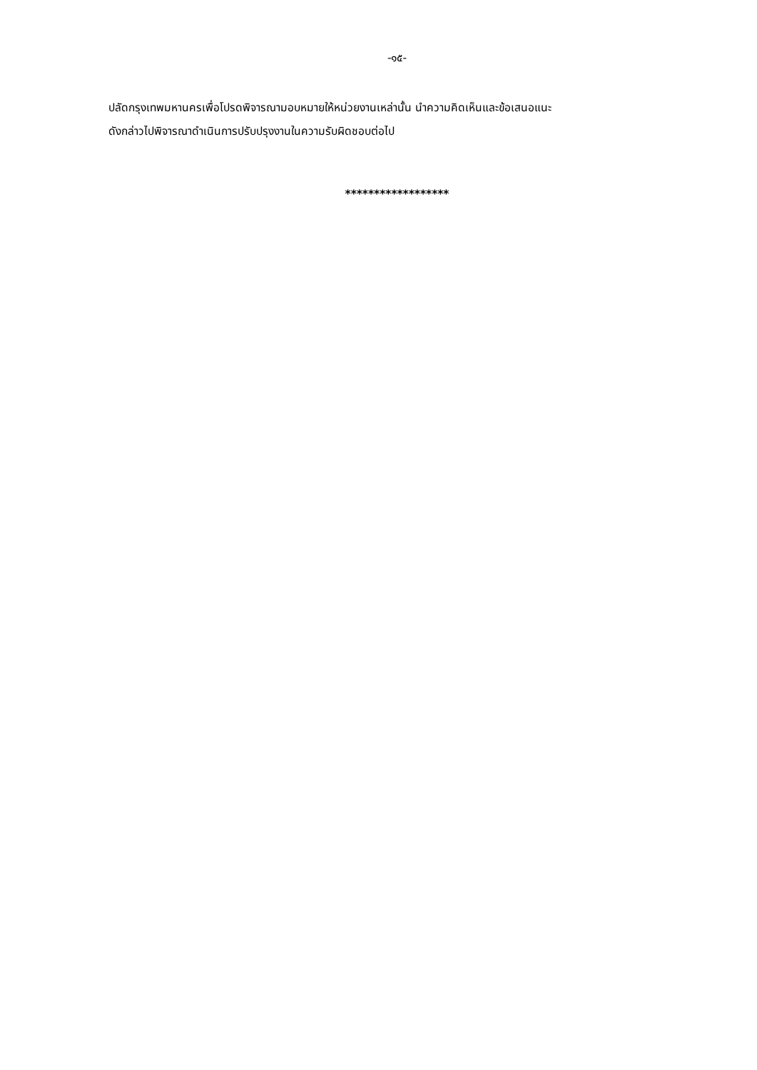-๑๕-
ปลัดกรุงเทพมหานครเพื่อโปรดพิจารณามอบหมายให้หน่วยงานเหล่านั้น นำความคิดเห็นและข้อเสนอแนะ
ดังกล่าวไปพิจารณาดำเนินการปรับปรุงงานในความรับผิดชอบต่อไป
******************